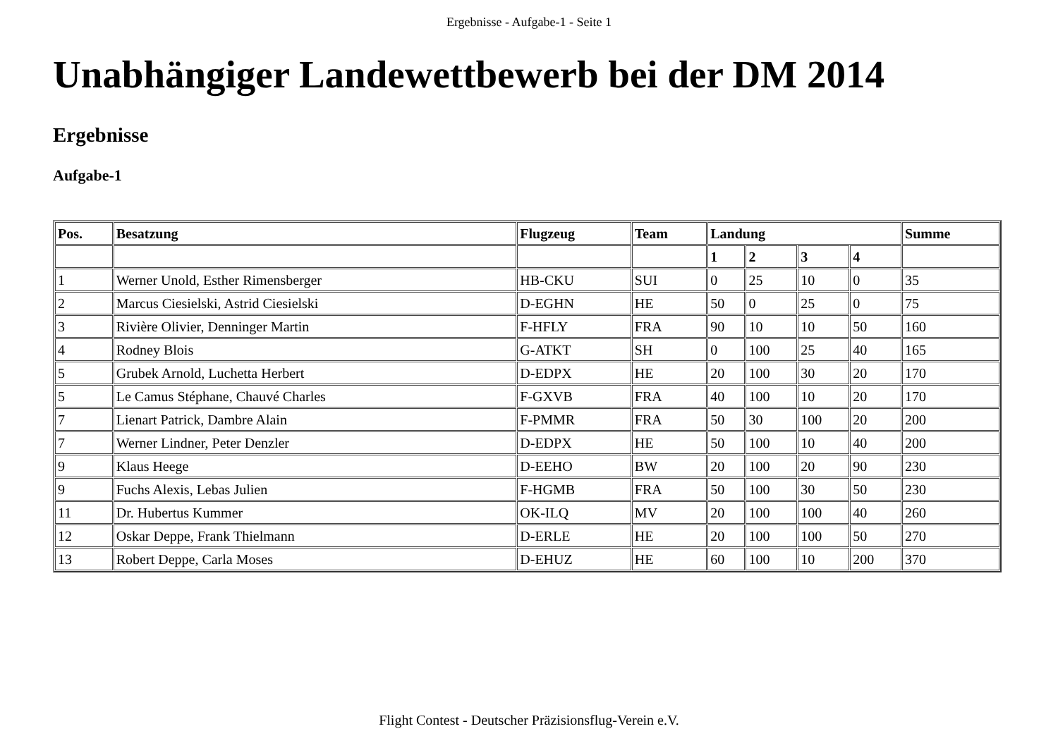Ergebnisse - Aufgabe-1 - Seite 1
Unabhängiger Landewettbewerb bei der DM 2014
Ergebnisse
Aufgabe-1
| Pos. | Besatzung | Flugzeug | Team | Landung | | | | Summe |
| --- | --- | --- | --- | --- | --- | --- | --- | --- |
| | | | | 1 | 2 | 3 | 4 | |
| 1 | Werner Unold, Esther Rimensberger | HB-CKU | SUI | 0 | 25 | 10 | 0 | 35 |
| 2 | Marcus Ciesielski, Astrid Ciesielski | D-EGHN | HE | 50 | 0 | 25 | 0 | 75 |
| 3 | Rivière Olivier, Denninger Martin | F-HFLY | FRA | 90 | 10 | 10 | 50 | 160 |
| 4 | Rodney Blois | G-ATKT | SH | 0 | 100 | 25 | 40 | 165 |
| 5 | Grubek Arnold, Luchetta Herbert | D-EDPX | HE | 20 | 100 | 30 | 20 | 170 |
| 5 | Le Camus Stéphane, Chauvé Charles | F-GXVB | FRA | 40 | 100 | 10 | 20 | 170 |
| 7 | Lienart Patrick, Dambre Alain | F-PMMR | FRA | 50 | 30 | 100 | 20 | 200 |
| 7 | Werner Lindner, Peter Denzler | D-EDPX | HE | 50 | 100 | 10 | 40 | 200 |
| 9 | Klaus Heege | D-EEHO | BW | 20 | 100 | 20 | 90 | 230 |
| 9 | Fuchs Alexis, Lebas Julien | F-HGMB | FRA | 50 | 100 | 30 | 50 | 230 |
| 11 | Dr. Hubertus Kummer | OK-ILQ | MV | 20 | 100 | 100 | 40 | 260 |
| 12 | Oskar Deppe, Frank Thielmann | D-ERLE | HE | 20 | 100 | 100 | 50 | 270 |
| 13 | Robert Deppe, Carla Moses | D-EHUZ | HE | 60 | 100 | 10 | 200 | 370 |
Flight Contest - Deutscher Präzisionsflug-Verein e.V.